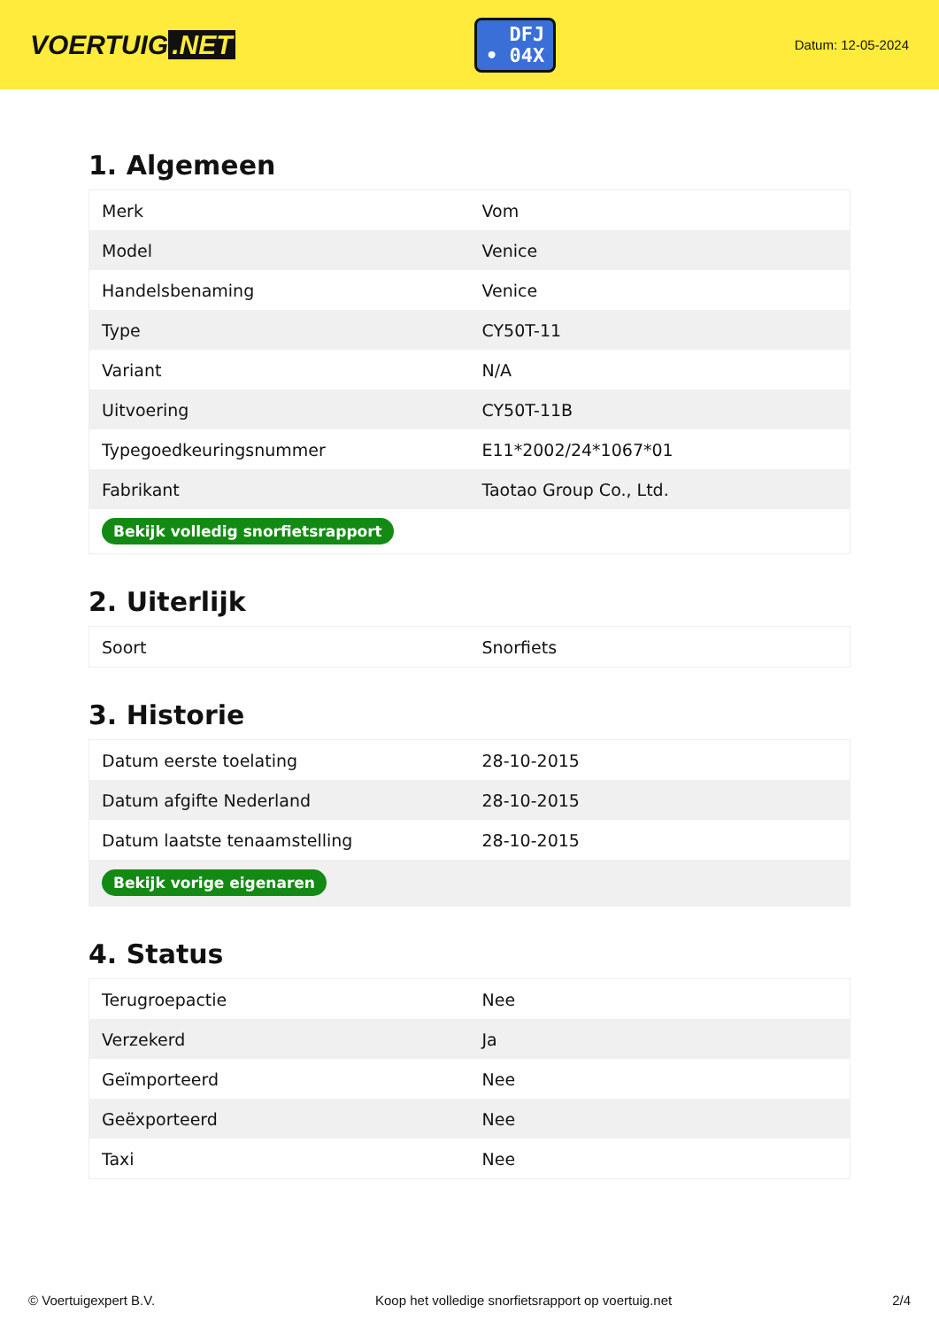VOERTUIG.NET
DFJ
• 04X
Datum: 12-05-2024
1. Algemeen
| Merk | Vom |
| Model | Venice |
| Handelsbenaming | Venice |
| Type | CY50T-11 |
| Variant | N/A |
| Uitvoering | CY50T-11B |
| Typegoedkeuringsnummer | E11*2002/24*1067*01 |
| Fabrikant | Taotao Group Co., Ltd. |
| Bekijk volledig snorfietsrapport | |
2. Uiterlijk
| Soort | Snorfiets |
3. Historie
| Datum eerste toelating | 28-10-2015 |
| Datum afgifte Nederland | 28-10-2015 |
| Datum laatste tenaamstelling | 28-10-2015 |
| Bekijk vorige eigenaren | |
4. Status
| Terugroepactie | Nee |
| Verzekerd | Ja |
| Geïmporteerd | Nee |
| Geëxporteerd | Nee |
| Taxi | Nee |
© Voertuigexpert B.V. Koop het volledige snorfietsrapport op voertuig.net 2/4